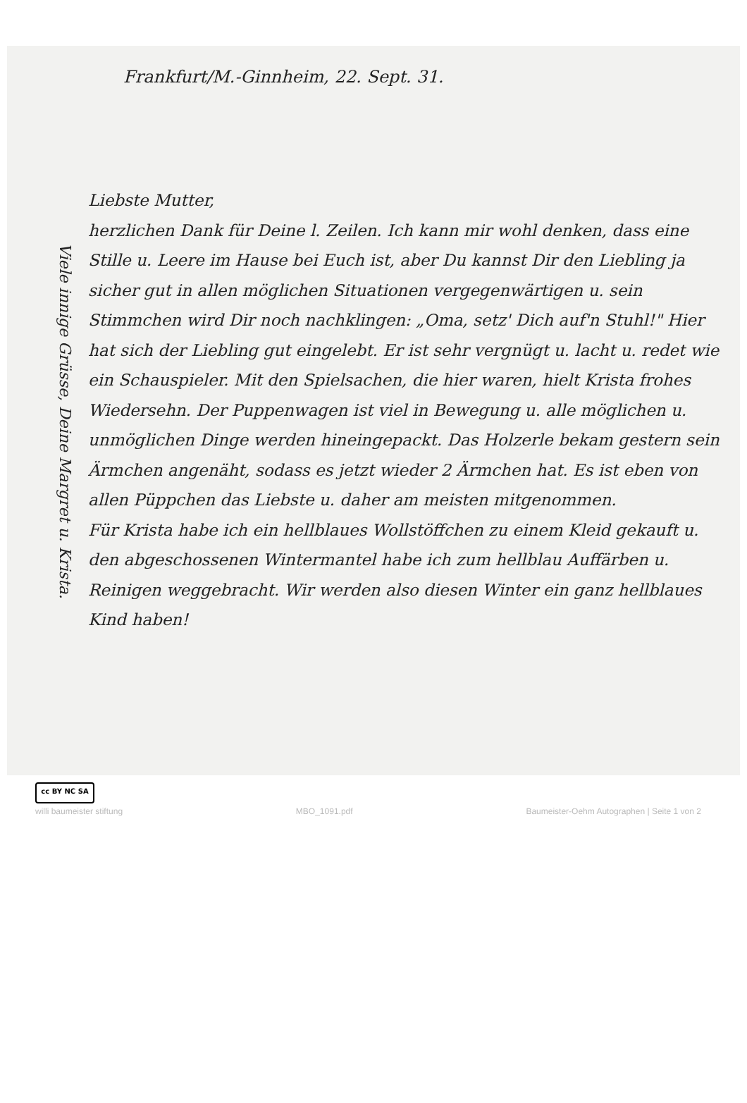Viele innige Grüsse, Deine Margret u. Krista.
Frankfurt/M.-Ginnheim, 22. Sept. 31.
Liebste Mutter,
herzlichen Dank für Deine l. Zeilen. Ich kann mir wohl denken, dass eine Stille u. Leere im Hause bei Euch ist, aber Du kannst Dir den Liebling ja sicher gut in allen möglichen Situationen vergegenwärtigen u. sein Stimmchen wird Dir noch nachklingen: „Oma, setz' Dich auf'n Stuhl!" Hier hat sich der Liebling gut eingelebt. Er ist sehr vergnügt u. lacht u. redet wie ein Schauspieler. Mit den Spielsachen, die hier waren, hielt Krista frohes Wiedersehn. Der Puppenwagen ist viel in Bewegung u. alle möglichen u. unmöglichen Dinge werden hineingepackt. Das Holzerle bekam gestern sein Ärmchen angenäht, sodass es jetzt wieder 2 Ärmchen hat. Es ist eben von allen Püppchen das Liebste u. daher am meisten mitgenommen.
Für Krista habe ich ein hellblaues Wollstöffchen zu einem Kleid gekauft u. den abgeschossenen Wintermantel habe ich zum hellblau Auffärben u. Reinigen weggebracht. Wir werden also diesen Winter ein ganz hellblaues Kind haben!
cc BY NC SA
willi baumeister stiftung MBO_1091.pdf Baumeister-Oehm Autographen | Seite 1 von 2